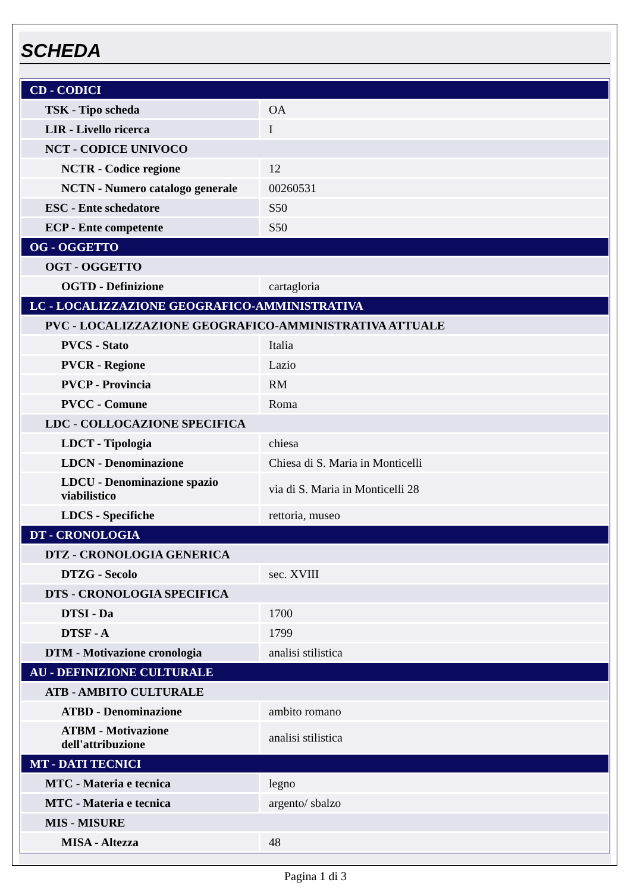SCHEDA
| CD - CODICI | |
| TSK - Tipo scheda | OA |
| LIR - Livello ricerca | I |
| NCT - CODICE UNIVOCO | |
| NCTR - Codice regione | 12 |
| NCTN - Numero catalogo generale | 00260531 |
| ESC - Ente schedatore | S50 |
| ECP - Ente competente | S50 |
| OG - OGGETTO | |
| OGT - OGGETTO | |
| OGTD - Definizione | cartagloria |
| LC - LOCALIZZAZIONE GEOGRAFICO-AMMINISTRATIVA | |
| PVC - LOCALIZZAZIONE GEOGRAFICO-AMMINISTRATIVA ATTUALE | |
| PVCS - Stato | Italia |
| PVCR - Regione | Lazio |
| PVCP - Provincia | RM |
| PVCC - Comune | Roma |
| LDC - COLLOCAZIONE SPECIFICA | |
| LDCT - Tipologia | chiesa |
| LDCN - Denominazione | Chiesa di S. Maria in Monticelli |
| LDCU - Denominazione spazio viabilistico | via di S. Maria in Monticelli 28 |
| LDCS - Specifiche | rettoria, museo |
| DT - CRONOLOGIA | |
| DTZ - CRONOLOGIA GENERICA | |
| DTZG - Secolo | sec. XVIII |
| DTS - CRONOLOGIA SPECIFICA | |
| DTSI - Da | 1700 |
| DTSF - A | 1799 |
| DTM - Motivazione cronologia | analisi stilistica |
| AU - DEFINIZIONE CULTURALE | |
| ATB - AMBITO CULTURALE | |
| ATBD - Denominazione | ambito romano |
| ATBM - Motivazione dell'attribuzione | analisi stilistica |
| MT - DATI TECNICI | |
| MTC - Materia e tecnica | legno |
| MTC - Materia e tecnica | argento/ sbalzo |
| MIS - MISURE | |
| MISA - Altezza | 48 |
Pagina 1 di 3